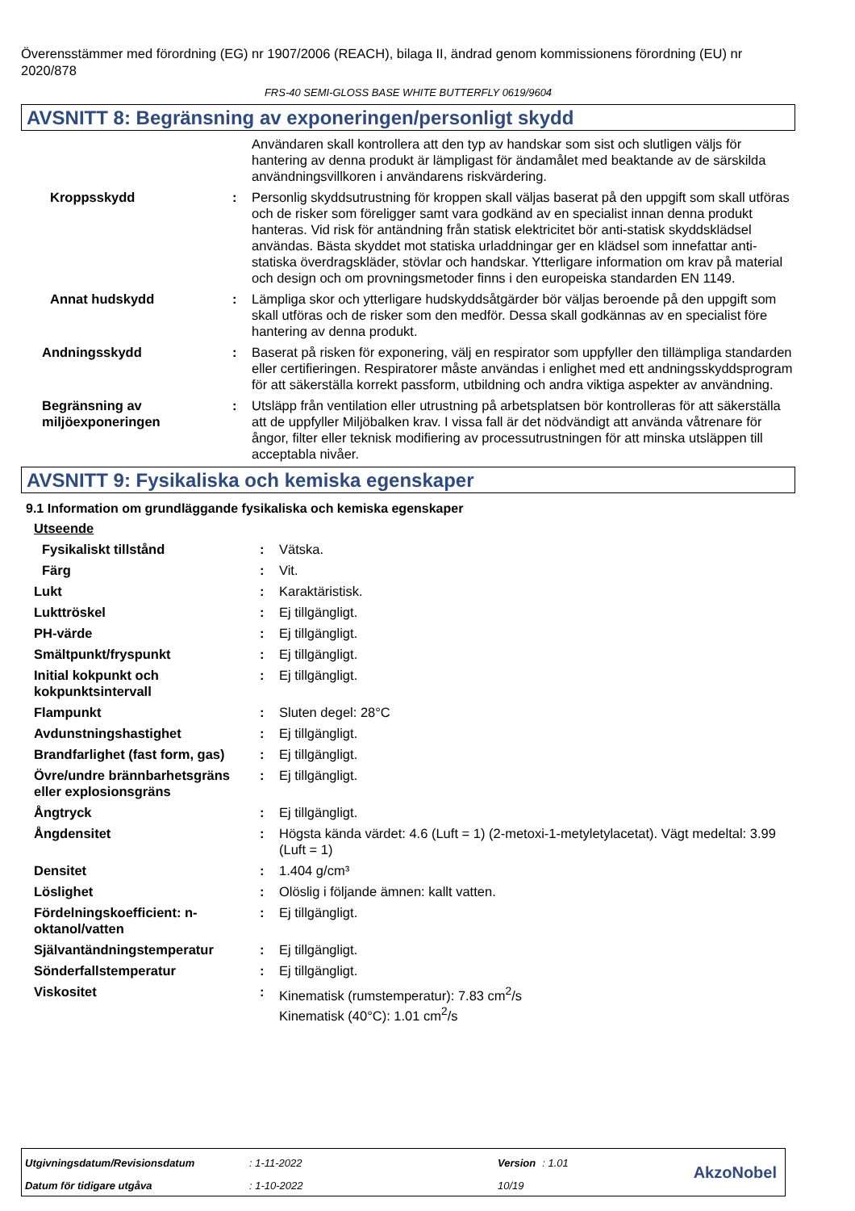Överensstämmer med förordning (EG) nr 1907/2006 (REACH), bilaga II, ändrad genom kommissionens förordning (EU) nr 2020/878
FRS-40 SEMI-GLOSS BASE WHITE BUTTERFLY 0619/9604
AVSNITT 8: Begränsning av exponeringen/personligt skydd
| | | Användaren skall kontrollera att den typ av handskar som sist och slutligen väljs för hantering av denna produkt är lämpligast för ändamålet med beaktande av de särskilda användningsvillkoren i användarens riskvärdering. |
| Kroppsskydd | : | Personlig skyddsutrustning för kroppen skall väljas baserat på den uppgift som skall utföras och de risker som föreligger samt vara godkänd av en specialist innan denna produkt hanteras. Vid risk för antändning från statisk elektricitet bör anti-statisk skyddsklädsel användas. Bästa skyddet mot statiska urladdningar ger en klädsel som innefattar anti-statiska överdragskläder, stövlar och handskar. Ytterligare information om krav på material och design och om provningsmetoder finns i den europeiska standarden EN 1149. |
| Annat hudskydd | : | Lämpliga skor och ytterligare hudskyddsåtgärder bör väljas beroende på den uppgift som skall utföras och de risker som den medför. Dessa skall godkännas av en specialist före hantering av denna produkt. |
| Andningsskydd | : | Baserat på risken för exponering, välj en respirator som uppfyller den tillämpliga standarden eller certifieringen. Respiratorer måste användas i enlighet med ett andningsskyddsprogram för att säkerställa korrekt passform, utbildning och andra viktiga aspekter av användning. |
| Begränsning av miljöexponeringen | : | Utsläpp från ventilation eller utrustning på arbetsplatsen bör kontrolleras för att säkerställa att de uppfyller Miljöbalken krav. I vissa fall är det nödvändigt att använda våtrenare för ångor, filter eller teknisk modifiering av processutrustningen för att minska utsläppen till acceptabla nivåer. |
AVSNITT 9: Fysikaliska och kemiska egenskaper
9.1 Information om grundläggande fysikaliska och kemiska egenskaper
| Utseende | | |
| Fysikaliskt tillstånd | : | Vätska. |
| Färg | : | Vit. |
| Lukt | : | Karaktäristisk. |
| Lukttröskel | : | Ej tillgängligt. |
| PH-värde | : | Ej tillgängligt. |
| Smältpunkt/fryspunkt | : | Ej tillgängligt. |
| Initial kokpunkt och kokpunktsintervall | : | Ej tillgängligt. |
| Flampunkt | : | Sluten degel: 28°C |
| Avdunstningshastighet | : | Ej tillgängligt. |
| Brandfarlighet (fast form, gas) | : | Ej tillgängligt. |
| Övre/undre brännbarhetsgräns eller explosionsgräns | : | Ej tillgängligt. |
| Ångtryck | : | Ej tillgängligt. |
| Ångdensitet | : | Högsta kända värdet: 4.6 (Luft = 1) (2-metoxi-1-metyletylacetat). Vägt medeltal: 3.99 (Luft = 1) |
| Densitet | : | 1.404 g/cm³ |
| Löslighet | : | Olöslig i följande ämnen: kallt vatten. |
| Fördelningskoefficient: n-oktanol/vatten | : | Ej tillgängligt. |
| Självantändningstemperatur | : | Ej tillgängligt. |
| Sönderfallstemperatur | : | Ej tillgängligt. |
| Viskositet | : | Kinematisk (rumstemperatur): 7.83 cm<sup>2</sup>/s Kinematisk (40°C): 1.01 cm<sup>2</sup>/s |
| Utgivningsdatum/Revisionsdatum | : 1-11-2022 | Version | : 1.01 |
| Datum för tidigare utgåva | : 1-10-2022 | 10/19 | |
AkzoNobel